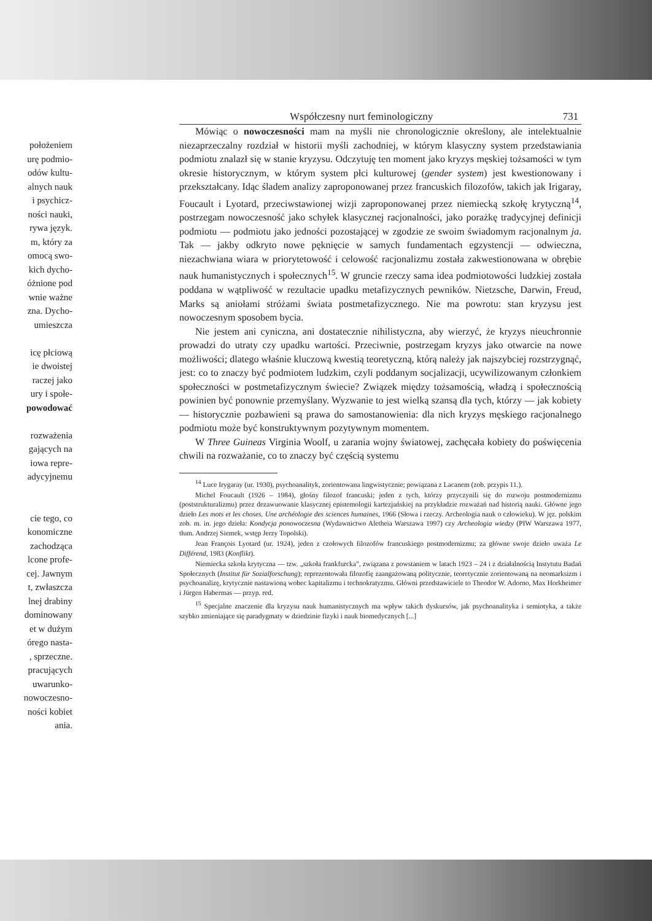położeniem
urę podmio-
odów kultu-
alnych nauk
i psychicz-
ności nauki,
rywa język.
m, który za
omocą swo-
kich dycho-
óżnione pod
wnie ważne
zna. Dycho-
umieszcza
icę płciową
ie dwoistej
raczej jako
ury i społe-
powodować
rozważenia
gających na
iowa repre-
adycyjnemu
cie tego, co
konomiczne
zachodząca
lcone profe-
cej. Jawnym
t, zwłaszcza
lnej drabiny
dominowany
et w dużym
órego nasta-
, sprzeczne.
pracujących
uwarunko-
nowoczesno-
ności kobiet
ania.
Współczesny nurt feminologiczny 731
Mówiąc o nowoczesności mam na myśli nie chronologicznie określony, ale intelektualnie niezaprzeczalny rozdział w historii myśli zachodniej, w którym klasyczny system przedstawiania podmiotu znalazł się w stanie kryzysu. Odczytuję ten moment jako kryzys męskiej tożsamości w tym okresie historycznym, w którym system płci kulturowej (gender system) jest kwestionowany i przekształcany. Idąc śladem analizy zaproponowanej przez francuskich filozofów, takich jak Irigaray, Foucault i Lyotard, przeciwstawionej wizji zaproponowanej przez niemiecką szkołę krytyczną<sup>14</sup>, postrzegam nowoczesność jako schyłek klasycznej racjonalności, jako porażkę tradycyjnej definicji podmiotu — podmiotu jako jedności pozostającej w zgodzie ze swoim świadomym racjonalnym ja. Tak — jakby odkryto nowe pęknięcie w samych fundamentach egzystencji — odwieczna, niezachwiana wiara w priorytetowość i celowość racjonalizmu została zakwestionowana w obrębie nauk humanistycznych i społecznych<sup>15</sup>. W gruncie rzeczy sama idea podmiotowości ludzkiej została poddana w wątpliwość w rezultacie upadku metafizycznych pewników. Nietzsche, Darwin, Freud, Marks są aniołami stróżami świata postmetafizycznego. Nie ma powrotu: stan kryzysu jest nowoczesnym sposobem bycia.
Nie jestem ani cyniczna, ani dostatecznie nihilistyczna, aby wierzyć, że kryzys nieuchronnie prowadzi do utraty czy upadku wartości. Przeciwnie, postrzegam kryzys jako otwarcie na nowe możliwości; dlatego właśnie kluczową kwestią teoretyczną, którą należy jak najszybciej rozstrzygnąć, jest: co to znaczy być podmiotem ludzkim, czyli poddanym socjalizacji, ucywilizowanym członkiem społeczności w postmetafizycznym świecie? Związek między tożsamością, władzą i społecznością powinien być ponownie przemyślany. Wyzwanie to jest wielką szansą dla tych, którzy — jak kobiety — historycznie pozbawieni są prawa do samostanowienia: dla nich kryzys męskiego racjonalnego podmiotu może być konstruktywnym pozytywnym momentem.
W Three Guineas Virginia Woolf, u zarania wojny światowej, zachęcała kobiety do poświęcenia chwili na rozważanie, co to znaczy być częścią systemu
<sup>14</sup> Luce Irygaray (ur. 1930), psychoanalityk, zorientowana lingwistycznie; powiązana z Lacanem (zob. przypis 11.).
Michel Foucault (1926 – 1984), głośny filozof francuski; jeden z tych, którzy przyczynili się do rozwoju postmodernizmu (poststrukturalizmu) przez dezawuowanie klasycznej epistemologii kartezjańskiej na przykładzie rozważań nad historią nauki. Główne jego dzieło Les mots et les choses. Une archéologie des sciences humaines, 1966 (Słowa i rzeczy. Archeologia nauk o człowieku). W jęz. polskim zob. m. in. jego dzieła: Kondycja ponowoczesna (Wydawnictwo Aletheia Warszawa 1997) czy Archeologia wiedzy (PIW Warszawa 1977, tłum. Andrzej Siemek, wstęp Jerzy Topolski).
Jean François Lyotard (ur. 1924), jeden z czołowych filozofów francuskiego postmodernizmu; za główne swoje dzieło uważa Le Différend, 1983 (Konflikt).
Niemiecka szkoła krytyczna — tzw. „szkoła frankfurcka", związana z powstaniem w latach 1923 – 24 i z działalnością Instytutu Badań Społecznych (Institut für Sozialforschung); reprezentowała filozofię zaangażowaną politycznie, teoretycznie zorientowaną na neomarksizm i psychoanalizę, krytycznie nastawioną wobec kapitalizmu i technokratyzmu. Główni przedstawiciele to Theodor W. Adorno, Max Horkheimer i Jürgen Habermas — przyp. red.
<sup>15</sup> Specjalne znaczenie dla kryzysu nauk humanistycznych ma wpływ takich dyskursów, jak psychoanalityka i semiotyka, a także szybko zmieniające się paradygmaty w dziedzinie fizyki i nauk biomedycznych [...]